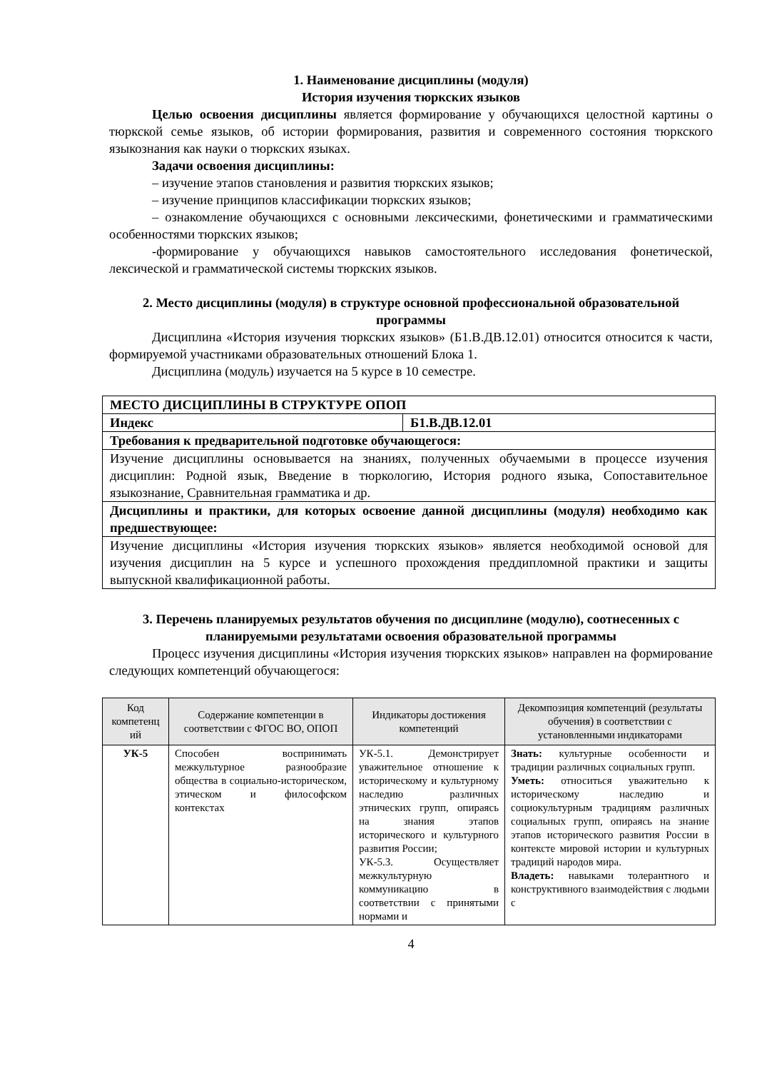1. Наименование дисциплины (модуля)
История изучения тюркских языков
Целью освоения дисциплины является формирование у обучающихся целостной картины о тюркской семье языков, об истории формирования, развития и современного состояния тюркского языкознания как науки о тюркских языках.
Задачи освоения дисциплины:
– изучение этапов становления и развития тюркских языков;
– изучение принципов классификации тюркских языков;
– ознакомление обучающихся с основными лексическими, фонетическими и грамматическими особенностями тюркских языков;
-формирование у обучающихся навыков самостоятельного исследования фонетической, лексической и грамматической системы тюркских языков.
2. Место дисциплины (модуля) в структуре основной профессиональной образовательной программы
Дисциплина «История изучения тюркских языков» (Б1.В.ДВ.12.01) относится относится к части, формируемой участниками образовательных отношений Блока 1.
Дисциплина (модуль) изучается на 5 курсе в 10 семестре.
| МЕСТО ДИСЦИПЛИНЫ В СТРУКТУРЕ ОПОП | |
| Индекс | Б1.В.ДВ.12.01 |
| Требования к предварительной подготовке обучающегося: | |
| Изучение дисциплины основывается на знаниях, полученных обучаемыми в процессе изучения дисциплин: Родной язык, Введение в тюркологию, История родного языка, Сопоставительное языкознание, Сравнительная грамматика и др. | |
| Дисциплины и практики, для которых освоение данной дисциплины (модуля) необходимо как предшествующее: | |
| Изучение дисциплины «История изучения тюркских языков» является необходимой основой для изучения дисциплин на 5 курсе и успешного прохождения преддипломной практики и защиты выпускной квалификационной работы. | |
3. Перечень планируемых результатов обучения по дисциплине (модулю), соотнесенных с планируемыми результатами освоения образовательной программы
Процесс изучения дисциплины «История изучения тюркских языков» направлен на формирование следующих компетенций обучающегося:
| Код компетенц ий | Содержание компетенции в соответствии с ФГОС ВО, ОПОП | Индикаторы достижения компетенций | Декомпозиция компетенций (результаты обучения) в соответствии с установленными индикаторами |
| --- | --- | --- | --- |
| УК-5 | Способен воспринимать межкультурное разнообразие общества в социально-историческом, этическом и философском контекстах | УК-5.1. Демонстрирует уважительное отношение к историческому и культурному наследию различных этнических групп, опираясь на знания этапов исторического и культурного развития России; УК-5.3. Осуществляет межкультурную коммуникацию в соответствии с принятыми нормами и | Знать: культурные особенности и традиции различных социальных групп. Уметь: относиться уважительно к историческому наследию и социокультурным традициям различных социальных групп, опираясь на знание этапов исторического развития России в контексте мировой истории и культурных традиций народов мира. Владеть: навыками толерантного и конструктивного взаимодействия с людьми с |
4